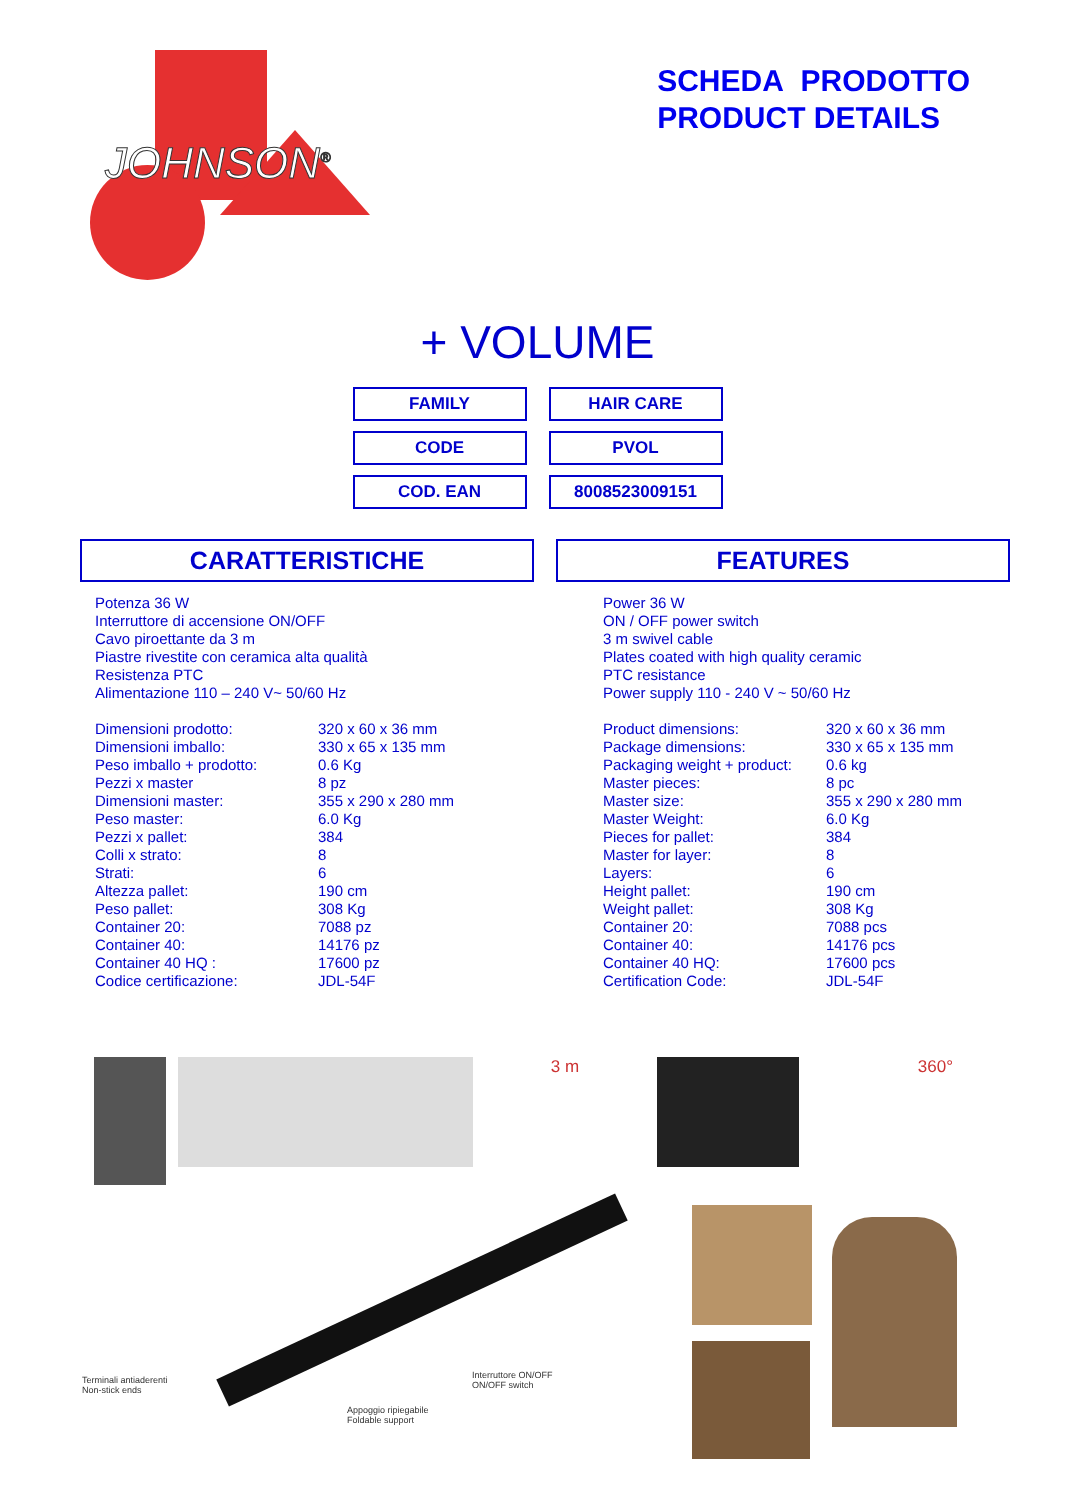JOHNSON<sup>®</sup>
SCHEDA PRODOTTO
PRODUCT DETAILS
+ VOLUME
| FAMILY | HAIR CARE |
| CODE | PVOL |
| COD. EAN | 8008523009151 |
CARATTERISTICHE
Potenza 36 W
Interruttore di accensione ON/OFF
Cavo piroettante da 3 m
Piastre rivestite con ceramica alta qualità
Resistenza PTC
Alimentazione 110 – 240 V~ 50/60 Hz
| Dimensioni prodotto: | 320 x 60 x 36 mm |
| Dimensioni imballo: | 330 x 65 x 135 mm |
| Peso imballo + prodotto: | 0.6 Kg |
| Pezzi x master | 8 pz |
| Dimensioni master: | 355 x 290 x 280 mm |
| Peso master: | 6.0 Kg |
| Pezzi x pallet: | 384 |
| Colli x strato: | 8 |
| Strati: | 6 |
| Altezza pallet: | 190 cm |
| Peso pallet: | 308 Kg |
| Container 20: | 7088 pz |
| Container 40: | 14176 pz |
| Container 40 HQ : | 17600 pz |
| Codice certificazione: | JDL-54F |
FEATURES
Power 36 W
ON / OFF power switch
3 m swivel cable
Plates coated with high quality ceramic
PTC resistance
Power supply 110 - 240 V ~ 50/60 Hz
| Product dimensions: | 320 x 60 x 36 mm |
| Package dimensions: | 330 x 65 x 135 mm |
| Packaging weight + product: | 0.6 kg |
| Master pieces: | 8 pc |
| Master size: | 355 x 290 x 280 mm |
| Master Weight: | 6.0 Kg |
| Pieces for pallet: | 384 |
| Master for layer: | 8 |
| Layers: | 6 |
| Height pallet: | 190 cm |
| Weight pallet: | 308 Kg |
| Container 20: | 7088 pcs |
| Container 40: | 14176 pcs |
| Container 40 HQ: | 17600 pcs |
| Certification Code: | JDL-54F |
3 m 360°
Terminali antiaderenti
Non-stick ends
Interruttore ON/OFF
ON/OFF switch
Appoggio ripiegabile
Foldable support